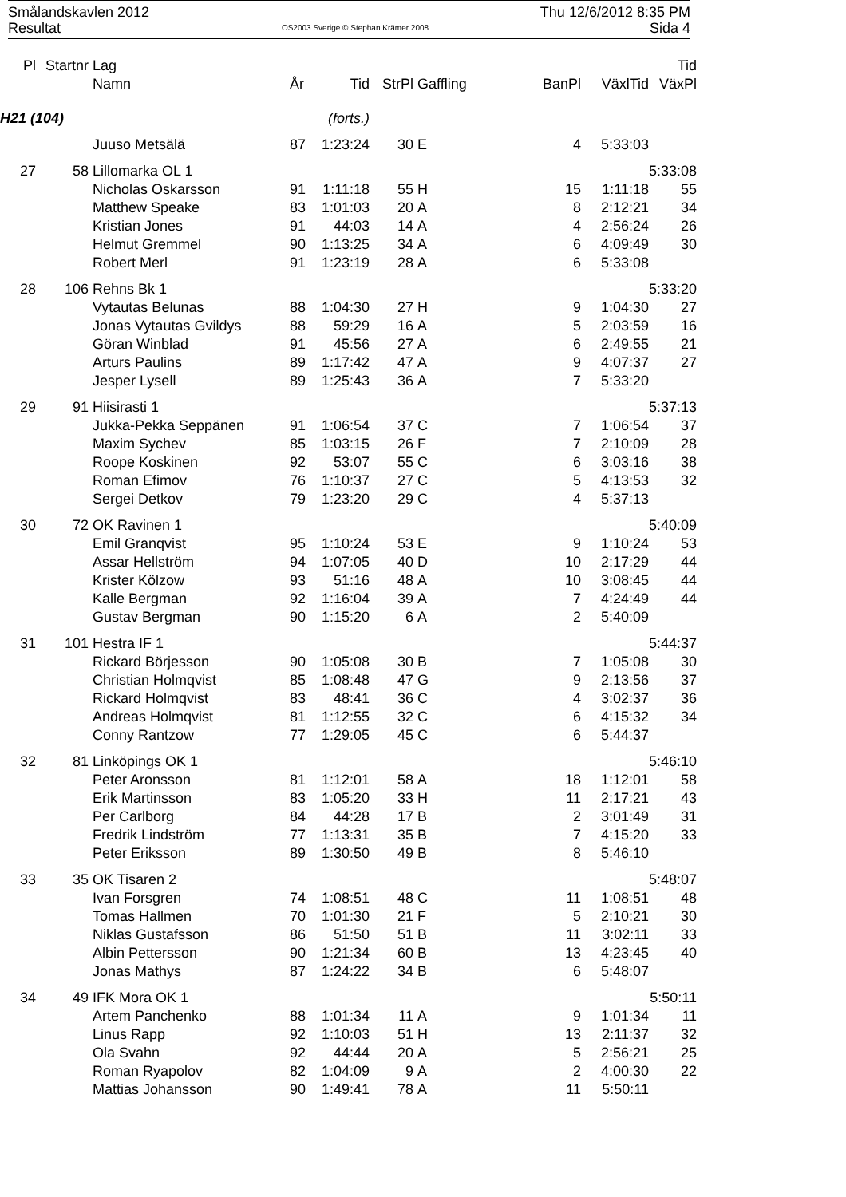Smålandskavlen 2012 Thu 12/6/2012 8:35 PM
Resultat OS2003 Sverige © Stephan Krämer 2008 Sida 4
| Pl | Startnr | Lag | | | | | | | | Tid |
| --- | --- | --- | --- | --- | --- | --- | --- | --- | --- | --- |
| | | Namn | År | Tid | StrPl | Gaffling | BanPl | | VäxlTid | VäxPl |
| H21 (104) | | | (forts.) | | | | | | | |
| | | Juuso Metsälä | 87 | 1:23:24 | 30 | E | 4 | | 5:33:03 | |
| 27 | 58 | Lillomarka OL 1 | | | | | | | | 5:33:08 |
| | | Nicholas Oskarsson | 91 | 1:11:18 | 55 | H | 15 | | 1:11:18 | 55 |
| | | Matthew Speake | 83 | 1:01:03 | 20 | A | 8 | | 2:12:21 | 34 |
| | | Kristian Jones | 91 | 44:03 | 14 | A | 4 | | 2:56:24 | 26 |
| | | Helmut Gremmel | 90 | 1:13:25 | 34 | A | 6 | | 4:09:49 | 30 |
| | | Robert Merl | 91 | 1:23:19 | 28 | A | 6 | | 5:33:08 | |
| 28 | 106 | Rehns Bk 1 | | | | | | | | 5:33:20 |
| | | Vytautas Belunas | 88 | 1:04:30 | 27 | H | 9 | | 1:04:30 | 27 |
| | | Jonas Vytautas Gvildys | 88 | 59:29 | 16 | A | 5 | | 2:03:59 | 16 |
| | | Göran Winblad | 91 | 45:56 | 27 | A | 6 | | 2:49:55 | 21 |
| | | Arturs Paulins | 89 | 1:17:42 | 47 | A | 9 | | 4:07:37 | 27 |
| | | Jesper Lysell | 89 | 1:25:43 | 36 | A | 7 | | 5:33:20 | |
| 29 | 91 | Hiisirasti 1 | | | | | | | | 5:37:13 |
| | | Jukka-Pekka Seppänen | 91 | 1:06:54 | 37 | C | 7 | | 1:06:54 | 37 |
| | | Maxim Sychev | 85 | 1:03:15 | 26 | F | 7 | | 2:10:09 | 28 |
| | | Roope Koskinen | 92 | 53:07 | 55 | C | 6 | | 3:03:16 | 38 |
| | | Roman Efimov | 76 | 1:10:37 | 27 | C | 5 | | 4:13:53 | 32 |
| | | Sergei Detkov | 79 | 1:23:20 | 29 | C | 4 | | 5:37:13 | |
| 30 | 72 | OK Ravinen 1 | | | | | | | | 5:40:09 |
| | | Emil Granqvist | 95 | 1:10:24 | 53 | E | 9 | | 1:10:24 | 53 |
| | | Assar Hellström | 94 | 1:07:05 | 40 | D | 10 | | 2:17:29 | 44 |
| | | Krister Kölzow | 93 | 51:16 | 48 | A | 10 | | 3:08:45 | 44 |
| | | Kalle Bergman | 92 | 1:16:04 | 39 | A | 7 | | 4:24:49 | 44 |
| | | Gustav Bergman | 90 | 1:15:20 | 6 | A | 2 | | 5:40:09 | |
| 31 | 101 | Hestra IF 1 | | | | | | | | 5:44:37 |
| | | Rickard Börjesson | 90 | 1:05:08 | 30 | B | 7 | | 1:05:08 | 30 |
| | | Christian Holmqvist | 85 | 1:08:48 | 47 | G | 9 | | 2:13:56 | 37 |
| | | Rickard Holmqvist | 83 | 48:41 | 36 | C | 4 | | 3:02:37 | 36 |
| | | Andreas Holmqvist | 81 | 1:12:55 | 32 | C | 6 | | 4:15:32 | 34 |
| | | Conny Rantzow | 77 | 1:29:05 | 45 | C | 6 | | 5:44:37 | |
| 32 | 81 | Linköpings OK 1 | | | | | | | | 5:46:10 |
| | | Peter Aronsson | 81 | 1:12:01 | 58 | A | 18 | | 1:12:01 | 58 |
| | | Erik Martinsson | 83 | 1:05:20 | 33 | H | 11 | | 2:17:21 | 43 |
| | | Per Carlborg | 84 | 44:28 | 17 | B | 2 | | 3:01:49 | 31 |
| | | Fredrik Lindström | 77 | 1:13:31 | 35 | B | 7 | | 4:15:20 | 33 |
| | | Peter Eriksson | 89 | 1:30:50 | 49 | B | 8 | | 5:46:10 | |
| 33 | 35 | OK Tisaren 2 | | | | | | | | 5:48:07 |
| | | Ivan Forsgren | 74 | 1:08:51 | 48 | C | 11 | | 1:08:51 | 48 |
| | | Tomas Hallmen | 70 | 1:01:30 | 21 | F | 5 | | 2:10:21 | 30 |
| | | Niklas Gustafsson | 86 | 51:50 | 51 | B | 11 | | 3:02:11 | 33 |
| | | Albin Pettersson | 90 | 1:21:34 | 60 | B | 13 | | 4:23:45 | 40 |
| | | Jonas Mathys | 87 | 1:24:22 | 34 | B | 6 | | 5:48:07 | |
| 34 | 49 | IFK Mora OK 1 | | | | | | | | 5:50:11 |
| | | Artem Panchenko | 88 | 1:01:34 | 11 | A | 9 | | 1:01:34 | 11 |
| | | Linus Rapp | 92 | 1:10:03 | 51 | H | 13 | | 2:11:37 | 32 |
| | | Ola Svahn | 92 | 44:44 | 20 | A | 5 | | 2:56:21 | 25 |
| | | Roman Ryapolov | 82 | 1:04:09 | 9 | A | 2 | | 4:00:30 | 22 |
| | | Mattias Johansson | 90 | 1:49:41 | 78 | A | 11 | | 5:50:11 | |